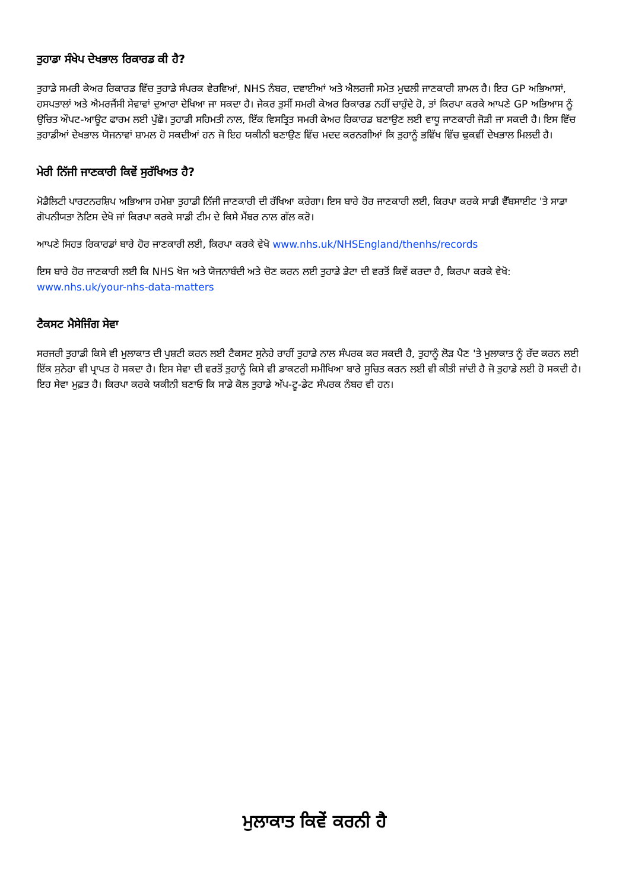ਤੁਹਾਡਾ ਸੰਖੇਪ ਦੇਖਭਾਲ ਰਿਕਾਰਡ ਕੀ ਹੈ?
ਤੁਹਾਡੇ ਸਮਰੀ ਕੇਅਰ ਰਿਕਾਰਡ ਵਿੱਚ ਤੁਹਾਡੇ ਸੰਪਰਕ ਵੇਰਵਿਆਂ, NHS ਨੰਬਰ, ਦਵਾਈਆਂ ਅਤੇ ਐਲਰਜੀ ਸਮੇਤ ਮੁਢਲੀ ਜਾਣਕਾਰੀ ਸ਼ਾਮਲ ਹੈ। ਇਹ GP ਅਭਿਆਸਾਂ, ਹਸਪਤਾਲਾਂ ਅਤੇ ਐਮਰਜੈਂਸੀ ਸੇਵਾਵਾਂ ਦੁਆਰਾ ਦੇਖਿਆ ਜਾ ਸਕਦਾ ਹੈ। ਜੇਕਰ ਤੁਸੀਂ ਸਮਰੀ ਕੇਅਰ ਰਿਕਾਰਡ ਨਹੀਂ ਚਾਹੁੰਦੇ ਹੋ, ਤਾਂ ਕਿਰਪਾ ਕਰਕੇ ਆਪਣੇ GP ਅਭਿਆਸ ਨੂੰ ਉਚਿਤ ਔਪਟ-ਆਊਟ ਫਾਰਮ ਲਈ ਪੁੱਛੋ। ਤੁਹਾਡੀ ਸਹਿਮਤੀ ਨਾਲ, ਇੱਕ ਵਿਸਤ੍ਰਿਤ ਸਮਰੀ ਕੇਅਰ ਰਿਕਾਰਡ ਬਣਾਉਣ ਲਈ ਵਾਧੂ ਜਾਣਕਾਰੀ ਜੋੜੀ ਜਾ ਸਕਦੀ ਹੈ। ਇਸ ਵਿੱਚ ਤੁਹਾਡੀਆਂ ਦੇਖਭਾਲ ਯੋਜਨਾਵਾਂ ਸ਼ਾਮਲ ਹੋ ਸਕਦੀਆਂ ਹਨ ਜੋ ਇਹ ਯਕੀਨੀ ਬਣਾਉਣ ਵਿੱਚ ਮਦਦ ਕਰਨਗੀਆਂ ਕਿ ਤੁਹਾਨੂੰ ਭਵਿੱਖ ਵਿੱਚ ਢੁਕਵੀਂ ਦੇਖਭਾਲ ਮਿਲਦੀ ਹੈ।
ਮੇਰੀ ਨਿੱਜੀ ਜਾਣਕਾਰੀ ਕਿਵੇਂ ਸੁਰੱਖਿਅਤ ਹੈ?
ਮੋਡੈਲਿਟੀ ਪਾਰਟਨਰਸ਼ਿਪ ਅਭਿਆਸ ਹਮੇਸ਼ਾ ਤੁਹਾਡੀ ਨਿੱਜੀ ਜਾਣਕਾਰੀ ਦੀ ਰੱਖਿਆ ਕਰੇਗਾ। ਇਸ ਬਾਰੇ ਹੋਰ ਜਾਣਕਾਰੀ ਲਈ, ਕਿਰਪਾ ਕਰਕੇ ਸਾਡੀ ਵੈੱਬਸਾਈਟ 'ਤੇ ਸਾਡਾ ਗੋਪਨੀਯਤਾ ਨੋਟਿਸ ਦੇਖੋ ਜਾਂ ਕਿਰਪਾ ਕਰਕੇ ਸਾਡੀ ਟੀਮ ਦੇ ਕਿਸੇ ਮੈਂਬਰ ਨਾਲ ਗੱਲ ਕਰੋ।
ਆਪਣੇ ਸਿਹਤ ਰਿਕਾਰਡਾਂ ਬਾਰੇ ਹੋਰ ਜਾਣਕਾਰੀ ਲਈ, ਕਿਰਪਾ ਕਰਕੇ ਵੇਖੋ www.nhs.uk/NHSEngland/thenhs/records
ਇਸ ਬਾਰੇ ਹੋਰ ਜਾਣਕਾਰੀ ਲਈ ਕਿ NHS ਖੋਜ ਅਤੇ ਯੋਜਨਾਬੰਦੀ ਅਤੇ ਚੋਣ ਕਰਨ ਲਈ ਤੁਹਾਡੇ ਡੇਟਾ ਦੀ ਵਰਤੋਂ ਕਿਵੇਂ ਕਰਦਾ ਹੈ, ਕਿਰਪਾ ਕਰਕੇ ਵੇਖੋ: www.nhs.uk/your-nhs-data-matters
ਟੈਕਸਟ ਮੈਸੇਜਿੰਗ ਸੇਵਾ
ਸਰਜਰੀ ਤੁਹਾਡੀ ਕਿਸੇ ਵੀ ਮੁਲਾਕਾਤ ਦੀ ਪੁਸ਼ਟੀ ਕਰਨ ਲਈ ਟੈਕਸਟ ਸੁਨੇਹੇ ਰਾਹੀਂ ਤੁਹਾਡੇ ਨਾਲ ਸੰਪਰਕ ਕਰ ਸਕਦੀ ਹੈ, ਤੁਹਾਨੂੰ ਲੋੜ ਪੈਣ 'ਤੇ ਮੁਲਾਕਾਤ ਨੂੰ ਰੱਦ ਕਰਨ ਲਈ ਇੱਕ ਸੁਨੇਹਾ ਵੀ ਪ੍ਰਾਪਤ ਹੋ ਸਕਦਾ ਹੈ। ਇਸ ਸੇਵਾ ਦੀ ਵਰਤੋਂ ਤੁਹਾਨੂੰ ਕਿਸੇ ਵੀ ਡਾਕਟਰੀ ਸਮੀਖਿਆ ਬਾਰੇ ਸੂਚਿਤ ਕਰਨ ਲਈ ਵੀ ਕੀਤੀ ਜਾਂਦੀ ਹੈ ਜੋ ਤੁਹਾਡੇ ਲਈ ਹੋ ਸਕਦੀ ਹੈ। ਇਹ ਸੇਵਾ ਮੁਫ਼ਤ ਹੈ। ਕਿਰਪਾ ਕਰਕੇ ਯਕੀਨੀ ਬਣਾਓ ਕਿ ਸਾਡੇ ਕੋਲ ਤੁਹਾਡੇ ਅੱਪ-ਟੂ-ਡੇਟ ਸੰਪਰਕ ਨੰਬਰ ਵੀ ਹਨ।
ਮੁਲਾਕਾਤ ਕਿਵੇਂ ਕਰਨੀ ਹੈ